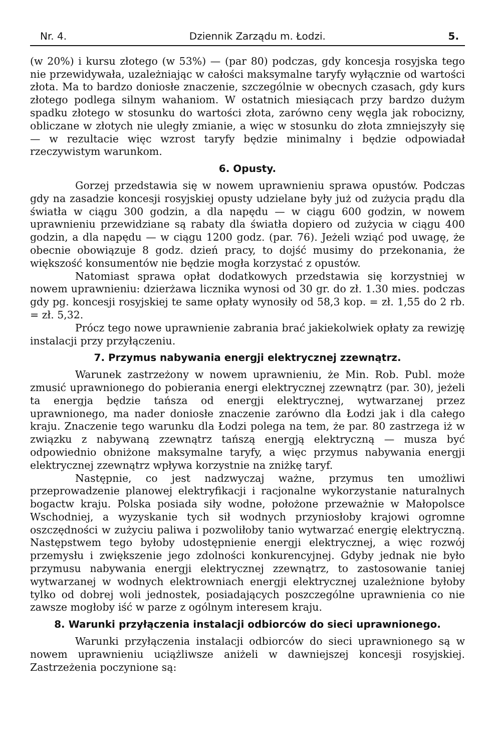Nr. 4. Dziennik Zarządu m. Łodzi. 5.
(w 20%) i kursu złotego (w 53%) — (par 80) podczas, gdy koncesja rosyjska tego nie przewidywała, uzależniając w całości maksymalne taryfy wyłącznie od wartości złota. Ma to bardzo doniosłe znaczenie, szczególnie w obecnych czasach, gdy kurs złotego podlega silnym wahaniom. W ostatnich miesiącach przy bardzo dużym spadku złotego w stosunku do wartości złota, zarówno ceny węgla jak robocizny, obliczane w złotych nie uległy zmianie, a więc w stosunku do złota zmniejszyły się — w rezultacie więc wzrost taryfy będzie minimalny i będzie odpowiadał rzeczywistym warunkom.
6. Opusty.
Gorzej przedstawia się w nowem uprawnieniu sprawa opustów. Podczas gdy na zasadzie koncesji rosyjskiej opusty udzielane były już od zużycia prądu dla światła w ciągu 300 godzin, a dla napędu — w ciągu 600 godzin, w nowem uprawnieniu przewidziane są rabaty dla światła dopiero od zużycia w ciągu 400 godzin, a dla napędu — w ciągu 1200 godz. (par. 76). Jeżeli wziąć pod uwagę, że obecnie obowiązuje 8 godz. dzień pracy, to dojść musimy do przekonania, że większość konsumentów nie będzie mogła korzystać z opustów.
Natomiast sprawa opłat dodatkowych przedstawia się korzystniej w nowem uprawnieniu: dzierżawa licznika wynosi od 30 gr. do zł. 1.30 mies. podczas gdy pg. koncesji rosyjskiej te same opłaty wynosiły od 58,3 kop. = zł. 1,55 do 2 rb. = zł. 5,32.
Prócz tego nowe uprawnienie zabrania brać jakiekolwiek opłaty za rewizję instalacji przy przyłączeniu.
7. Przymus nabywania energji elektrycznej zzewnątrz.
Warunek zastrzeżony w nowem uprawnieniu, że Min. Rob. Publ. może zmusić uprawnionego do pobierania energi elektrycznej zzewnątrz (par. 30), jeżeli ta energja będzie tańsza od energji elektrycznej, wytwarzanej przez uprawnionego, ma nader doniosłe znaczenie zarówno dla Łodzi jak i dla całego kraju. Znaczenie tego warunku dla Łodzi polega na tem, że par. 80 zastrzega iż w związku z nabywaną zzewnątrz tańszą energją elektryczną — musza być odpowiednio obniżone maksymalne taryfy, a więc przymus nabywania energji elektrycznej zzewnątrz wpływa korzystnie na zniżkę taryf.
Następnie, co jest nadzwyczaj ważne, przymus ten umożliwi przeprowadzenie planowej elektryfikacji i racjonalne wykorzystanie naturalnych bogactw kraju. Polska posiada siły wodne, położone przeważnie w Małopolsce Wschodniej, a wyzyskanie tych sił wodnych przyniosłoby krajowi ogromne oszczędności w zużyciu paliwa i pozwoliłoby tanio wytwarzać energię elektryczną. Następstwem tego byłoby udostępnienie energji elektrycznej, a więc rozwój przemysłu i zwiększenie jego zdolności konkurencyjnej. Gdyby jednak nie było przymusu nabywania energji elektrycznej zzewnątrz, to zastosowanie taniej wytwarzanej w wodnych elektrowniach energji elektrycznej uzależnione byłoby tylko od dobrej woli jednostek, posiadających poszczególne uprawnienia co nie zawsze mogłoby iść w parze z ogólnym interesem kraju.
8. Warunki przyłączenia instalacji odbiorców do sieci uprawnionego.
Warunki przyłączenia instalacji odbiorców do sieci uprawnionego są w nowem uprawnieniu uciążliwsze aniżeli w dawniejszej koncesji rosyjskiej. Zastrzeżenia poczynione są: